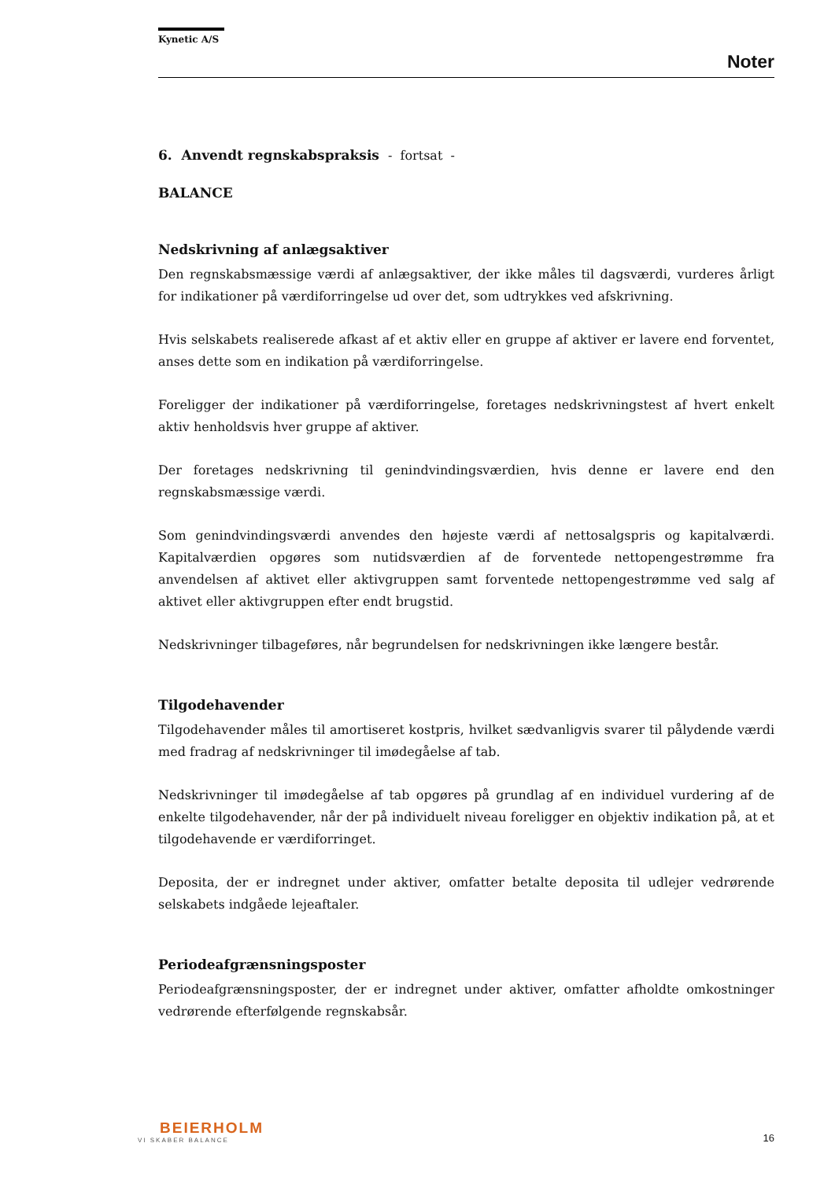Kynetic A/S
Noter
6. Anvendt regnskabspraksis - fortsat -
BALANCE
Nedskrivning af anlægsaktiver
Den regnskabsmæssige værdi af anlægsaktiver, der ikke måles til dagsværdi, vurderes årligt for indikationer på værdiforringelse ud over det, som udtrykkes ved afskrivning.
Hvis selskabets realiserede afkast af et aktiv eller en gruppe af aktiver er lavere end forventet, anses dette som en indikation på værdiforringelse.
Foreligger der indikationer på værdiforringelse, foretages nedskrivningstest af hvert enkelt aktiv henholdsvis hver gruppe af aktiver.
Der foretages nedskrivning til genindvindingsværdien, hvis denne er lavere end den regnskabsmæssige værdi.
Som genindvindingsværdi anvendes den højeste værdi af nettosalgspris og kapitalværdi. Kapitalværdien opgøres som nutidsværdien af de forventede nettopengestrømme fra anvendelsen af aktivet eller aktivgruppen samt forventede nettopengestrømme ved salg af aktivet eller aktivgruppen efter endt brugstid.
Nedskrivninger tilbageføres, når begrundelsen for nedskrivningen ikke længere består.
Tilgodehavender
Tilgodehavender måles til amortiseret kostpris, hvilket sædvanligvis svarer til pålydende værdi med fradrag af nedskrivninger til imødegåelse af tab.
Nedskrivninger til imødegåelse af tab opgøres på grundlag af en individuel vurdering af de enkelte tilgodehavender, når der på individuelt niveau foreligger en objektiv indikation på, at et tilgodehavende er værdiforringet.
Deposita, der er indregnet under aktiver, omfatter betalte deposita til udlejer vedrørende selskabets indgåede lejeaftaler.
Periodeafgrænsningsposter
Periodeafgrænsningsposter, der er indregnet under aktiver, omfatter afholdte omkostninger vedrørende efterfølgende regnskabsår.
BEIERHOLM
VI SKABER BALANCE
16